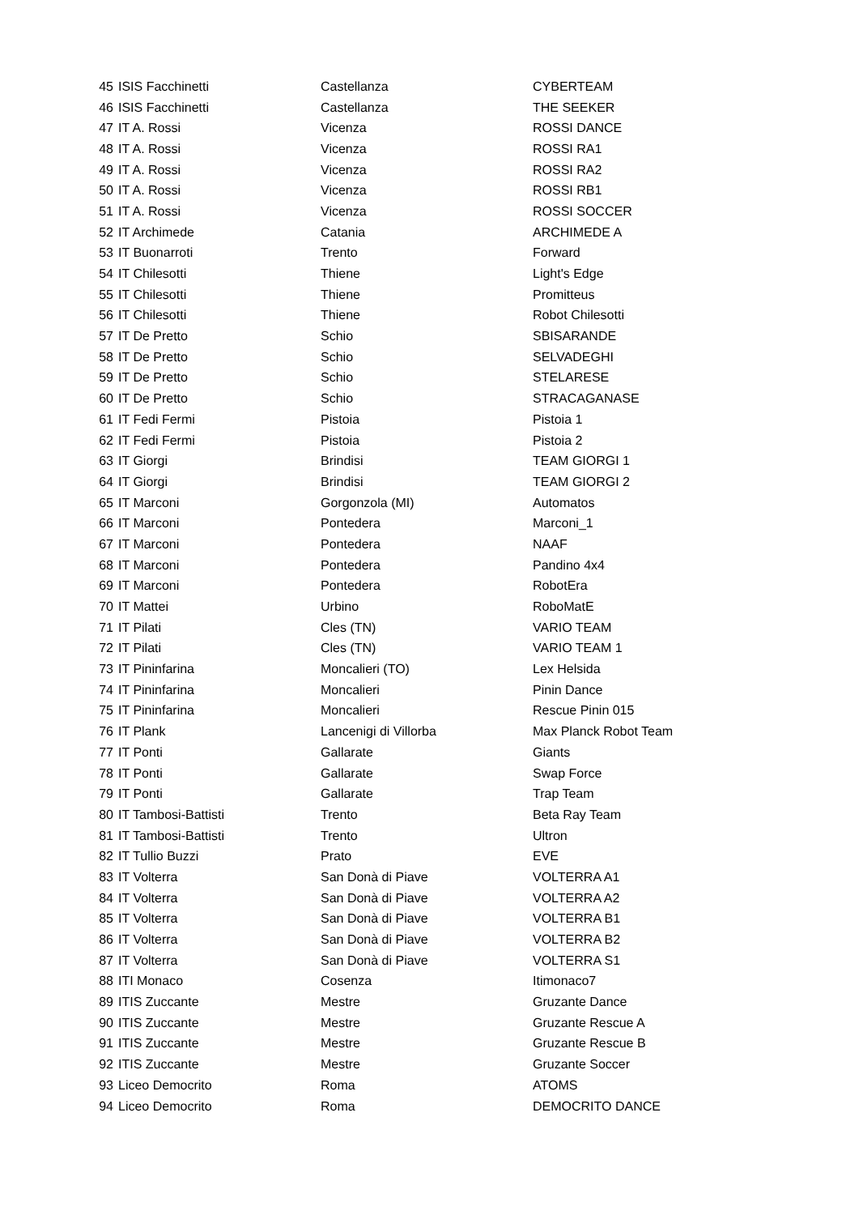| 45 | ISIS Facchinetti | Castellanza | CYBERTEAM |
| 46 | ISIS Facchinetti | Castellanza | THE SEEKER |
| 47 | IT A. Rossi | Vicenza | ROSSI DANCE |
| 48 | IT A. Rossi | Vicenza | ROSSI RA1 |
| 49 | IT A. Rossi | Vicenza | ROSSI RA2 |
| 50 | IT A. Rossi | Vicenza | ROSSI RB1 |
| 51 | IT A. Rossi | Vicenza | ROSSI SOCCER |
| 52 | IT Archimede | Catania | ARCHIMEDE A |
| 53 | IT Buonarroti | Trento | Forward |
| 54 | IT Chilesotti | Thiene | Light's Edge |
| 55 | IT Chilesotti | Thiene | Promitteus |
| 56 | IT Chilesotti | Thiene | Robot Chilesotti |
| 57 | IT De Pretto | Schio | SBISARANDE |
| 58 | IT De Pretto | Schio | SELVADEGHI |
| 59 | IT De Pretto | Schio | STELARESE |
| 60 | IT De Pretto | Schio | STRACAGANASE |
| 61 | IT Fedi Fermi | Pistoia | Pistoia 1 |
| 62 | IT Fedi Fermi | Pistoia | Pistoia 2 |
| 63 | IT Giorgi | Brindisi | TEAM GIORGI 1 |
| 64 | IT Giorgi | Brindisi | TEAM GIORGI 2 |
| 65 | IT Marconi | Gorgonzola (MI) | Automatos |
| 66 | IT Marconi | Pontedera | Marconi_1 |
| 67 | IT Marconi | Pontedera | NAAF |
| 68 | IT Marconi | Pontedera | Pandino 4x4 |
| 69 | IT Marconi | Pontedera | RobotEra |
| 70 | IT Mattei | Urbino | RoboMatE |
| 71 | IT Pilati | Cles (TN) | VARIO TEAM |
| 72 | IT Pilati | Cles (TN) | VARIO TEAM 1 |
| 73 | IT Pininfarina | Moncalieri (TO) | Lex Helsida |
| 74 | IT Pininfarina | Moncalieri | Pinin Dance |
| 75 | IT Pininfarina | Moncalieri | Rescue Pinin 015 |
| 76 | IT Plank | Lancenigi di Villorba | Max Planck Robot Team |
| 77 | IT Ponti | Gallarate | Giants |
| 78 | IT Ponti | Gallarate | Swap Force |
| 79 | IT Ponti | Gallarate | Trap Team |
| 80 | IT Tambosi-Battisti | Trento | Beta Ray Team |
| 81 | IT Tambosi-Battisti | Trento | Ultron |
| 82 | IT Tullio Buzzi | Prato | EVE |
| 83 | IT Volterra | San Donà di Piave | VOLTERRA A1 |
| 84 | IT Volterra | San Donà di Piave | VOLTERRA A2 |
| 85 | IT Volterra | San Donà di Piave | VOLTERRA B1 |
| 86 | IT Volterra | San Donà di Piave | VOLTERRA B2 |
| 87 | IT Volterra | San Donà di Piave | VOLTERRA S1 |
| 88 | ITI Monaco | Cosenza | Itimonaco7 |
| 89 | ITIS Zuccante | Mestre | Gruzante Dance |
| 90 | ITIS Zuccante | Mestre | Gruzante Rescue A |
| 91 | ITIS Zuccante | Mestre | Gruzante Rescue B |
| 92 | ITIS Zuccante | Mestre | Gruzante Soccer |
| 93 | Liceo Democrito | Roma | ATOMS |
| 94 | Liceo Democrito | Roma | DEMOCRITO DANCE |